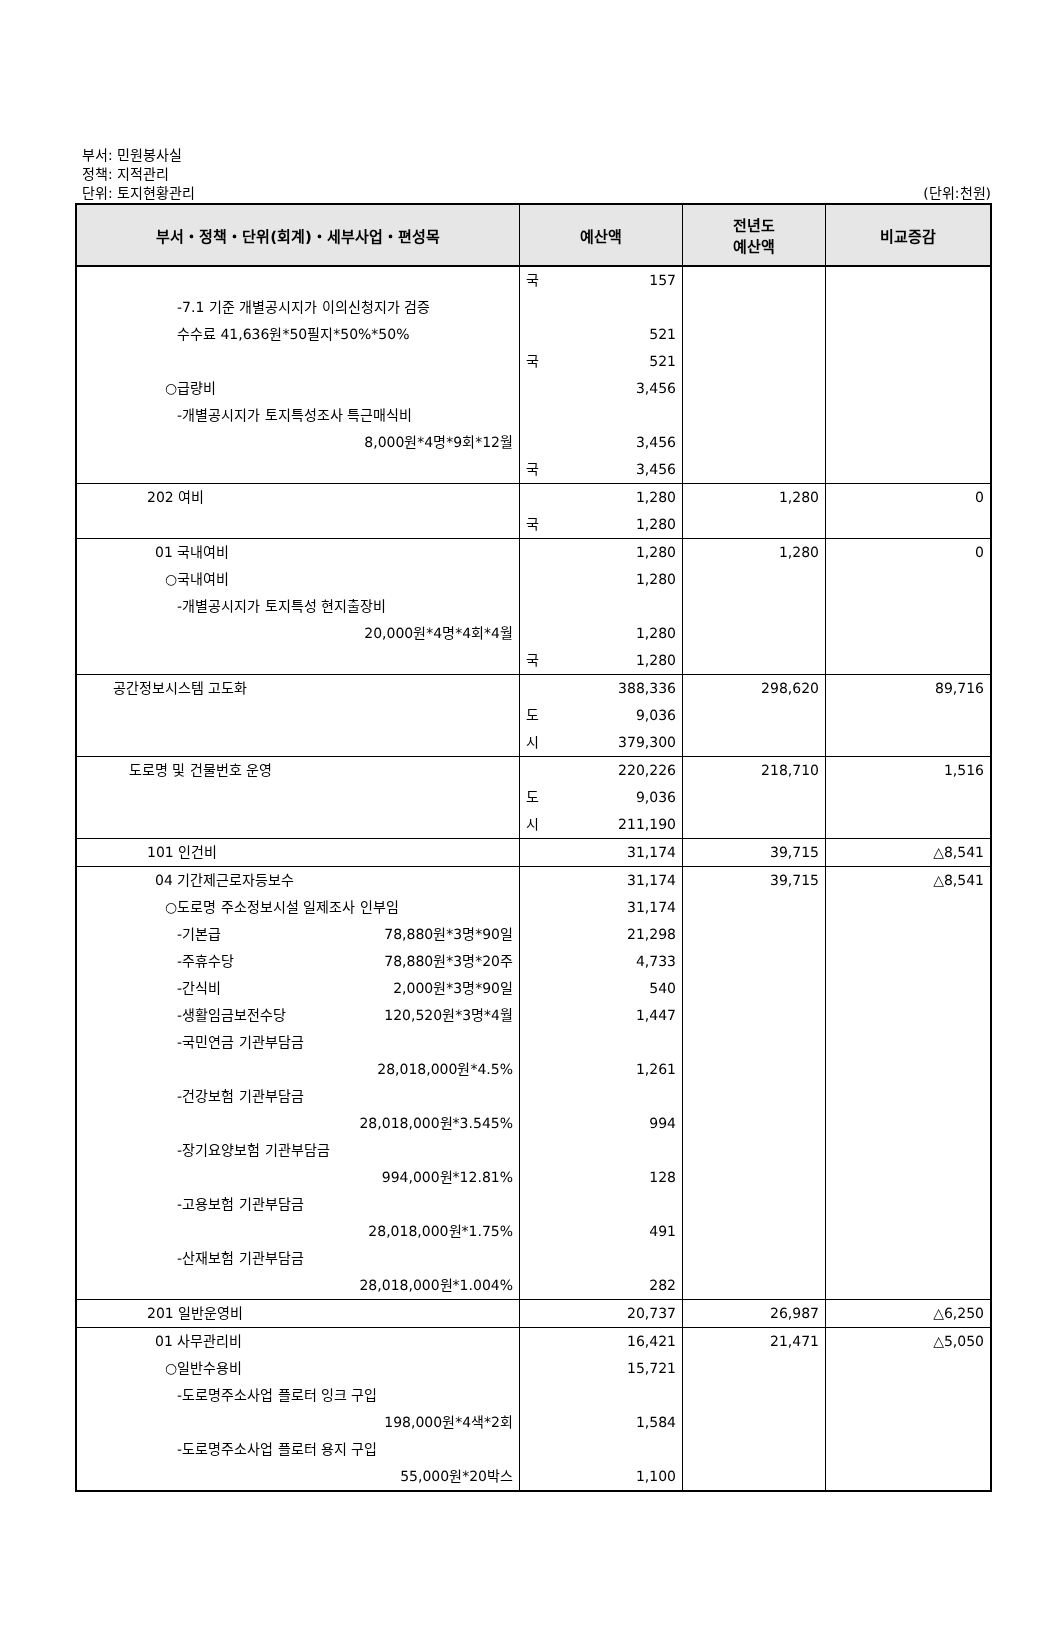부서: 민원봉사실
정책: 지적관리
단위: 토지현황관리
(단위:천원)
| 부서・정책・단위(회계)・세부사업・편성목 | 예산액 | 전년도 예산액 | 비교증감 |
| --- | --- | --- | --- |
| | 국 157 | | |
| -7.1 기준 개별공시지가 이의신청지가 검증 수수료 41,636원*50필지*50%*50% | 521 | | |
| | 국 521 | | |
| ○급량비 | 3,456 | | |
| -개별공시지가 토지특성조사 특근매식비 8,000원*4명*9회*12월 | 3,456 | | |
| | 국 3,456 | | |
| 202 여비 | 1,280 | 1,280 | 0 |
| | 국 1,280 | | |
| 01 국내여비 | 1,280 | 1,280 | 0 |
| ○국내여비 | 1,280 | | |
| -개별공시지가 토지특성 현지출장비 20,000원*4명*4회*4월 | 1,280 | | |
| | 국 1,280 | | |
| 공간정보시스템 고도화 | 388,336 | 298,620 | 89,716 |
| | 도 9,036 | | |
| | 시 379,300 | | |
| 도로명 및 건물번호 운영 | 220,226 | 218,710 | 1,516 |
| | 도 9,036 | | |
| | 시 211,190 | | |
| 101 인건비 | 31,174 | 39,715 | △8,541 |
| 04 기간제근로자등보수 | 31,174 | 39,715 | △8,541 |
| ○도로명 주소정보시설 일제조사 인부임 | 31,174 | | |
| -기본급 78,880원*3명*90일 | 21,298 | | |
| -주휴수당 78,880원*3명*20주 | 4,733 | | |
| -간식비 2,000원*3명*90일 | 540 | | |
| -생활임금보전수당 120,520원*3명*4월 | 1,447 | | |
| -국민연금 기관부담금 28,018,000원*4.5% | 1,261 | | |
| -건강보험 기관부담금 28,018,000원*3.545% | 994 | | |
| -장기요양보험 기관부담금 994,000원*12.81% | 128 | | |
| -고용보험 기관부담금 28,018,000원*1.75% | 491 | | |
| -산재보험 기관부담금 28,018,000원*1.004% | 282 | | |
| 201 일반운영비 | 20,737 | 26,987 | △6,250 |
| 01 사무관리비 | 16,421 | 21,471 | △5,050 |
| ○일반수용비 | 15,721 | | |
| -도로명주소사업 플로터 잉크 구입 198,000원*4색*2회 | 1,584 | | |
| -도로명주소사업 플로터 용지 구입 55,000원*20박스 | 1,100 | | |